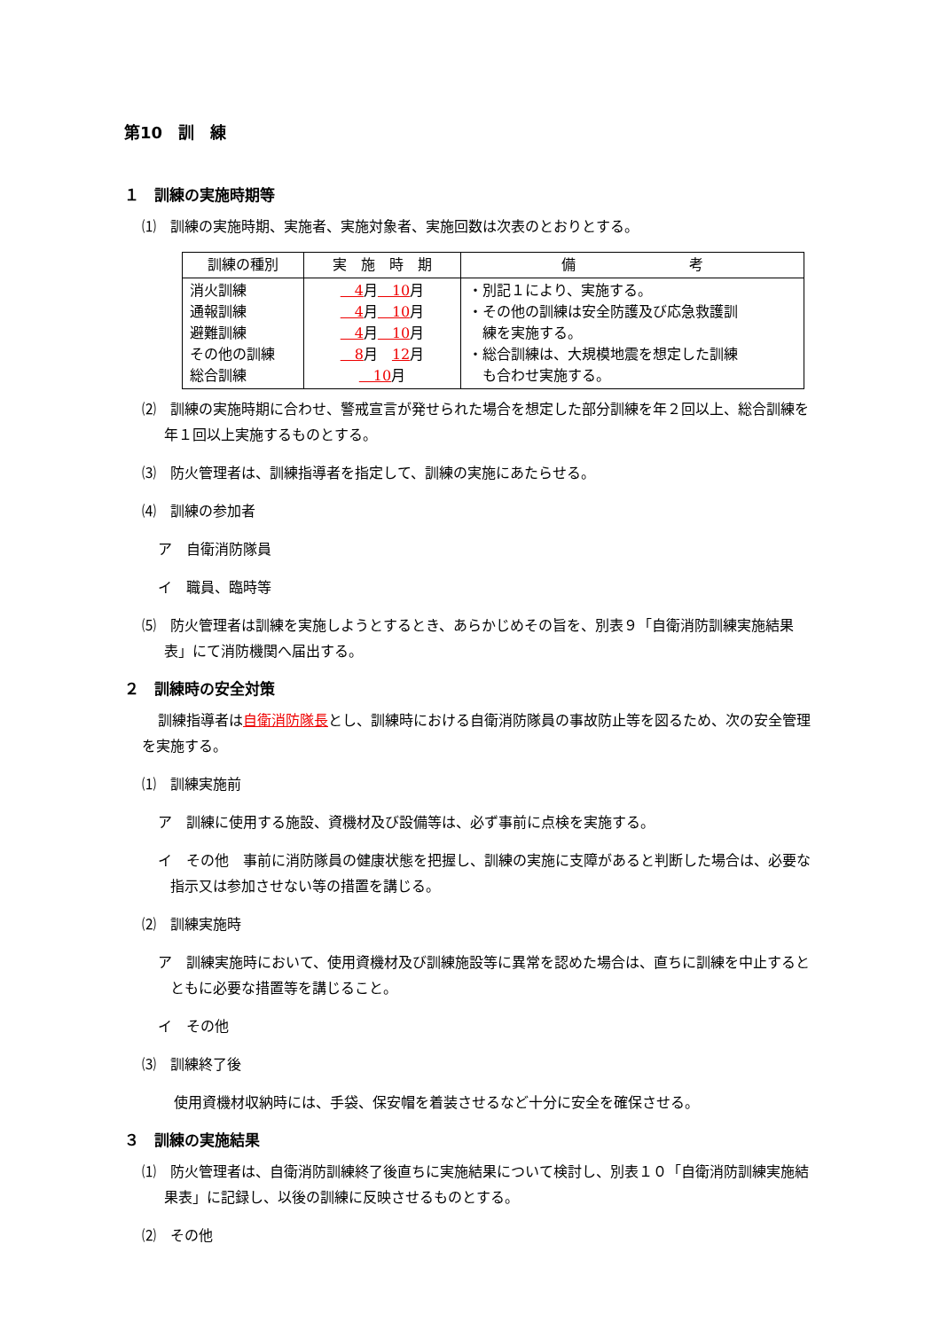第10　訓　練
１　訓練の実施時期等
⑴　訓練の実施時期、実施者、実施対象者、実施回数は次表のとおりとする。
| 訓練の種別 | 実 施 時 期 | 備 考 |
| --- | --- | --- |
| 消火訓練 通報訓練 避難訓練 その他の訓練 総合訓練 | 4 月 10 月 4 月 10 月 4 月 10 月 8 月 12 月 10 月 | ・別記１により、実施する。 ・その他の訓練は安全防護及び応急救護訓 練を実施する。 ・総合訓練は、大規模地震を想定した訓練 も合わせ実施する。 |
⑵　訓練の実施時期に合わせ、警戒宣言が発せられた場合を想定した部分訓練を年２回以上、総合訓練を年１回以上実施するものとする。
⑶　防火管理者は、訓練指導者を指定して、訓練の実施にあたらせる。
⑷　訓練の参加者
ア　自衛消防隊員
イ　職員、臨時等
⑸　防火管理者は訓練を実施しようとするとき、あらかじめその旨を、別表９「自衛消防訓練実施結果表」にて消防機関へ届出する。
２　訓練時の安全対策
訓練指導者は自衛消防隊長とし、訓練時における自衛消防隊員の事故防止等を図るため、次の安全管理を実施する。
⑴　訓練実施前
ア　訓練に使用する施設、資機材及び設備等は、必ず事前に点検を実施する。
イ　その他　事前に消防隊員の健康状態を把握し、訓練の実施に支障があると判断した場合は、必要な指示又は参加させない等の措置を講じる。
⑵　訓練実施時
ア　訓練実施時において、使用資機材及び訓練施設等に異常を認めた場合は、直ちに訓練を中止するとともに必要な措置等を講じること。
イ　その他
⑶　訓練終了後
使用資機材収納時には、手袋、保安帽を着装させるなど十分に安全を確保させる。
３　訓練の実施結果
⑴　防火管理者は、自衛消防訓練終了後直ちに実施結果について検討し、別表１０「自衛消防訓練実施結果表」に記録し、以後の訓練に反映させるものとする。
⑵　その他